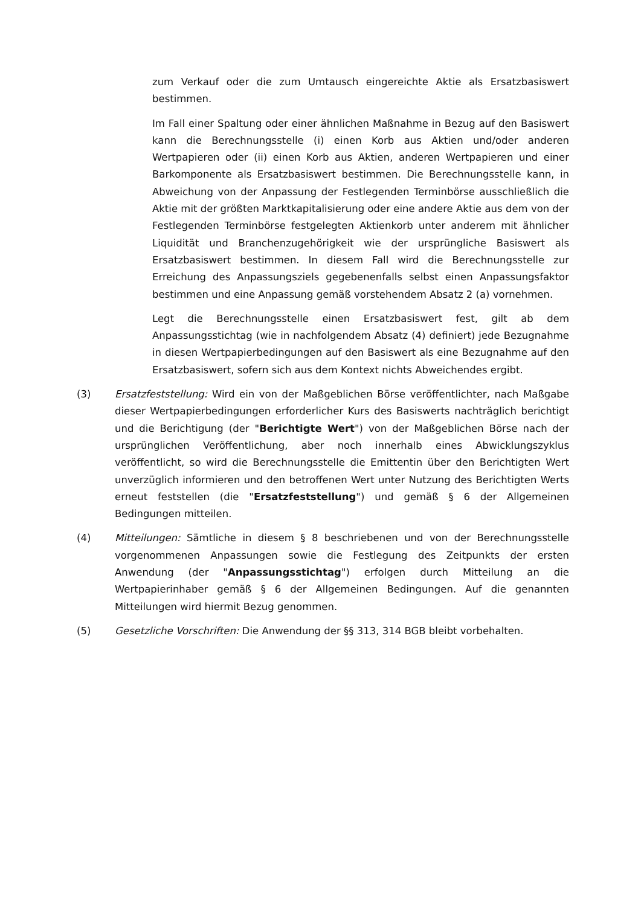zum Verkauf oder die zum Umtausch eingereichte Aktie als Ersatzbasiswert bestimmen.
Im Fall einer Spaltung oder einer ähnlichen Maßnahme in Bezug auf den Basiswert kann die Berechnungsstelle (i) einen Korb aus Aktien und/oder anderen Wertpapieren oder (ii) einen Korb aus Aktien, anderen Wertpapieren und einer Barkomponente als Ersatzbasiswert bestimmen. Die Berechnungsstelle kann, in Abweichung von der Anpassung der Festlegenden Terminbörse ausschließlich die Aktie mit der größten Marktkapitalisierung oder eine andere Aktie aus dem von der Festlegenden Terminbörse festgelegten Aktienkorb unter anderem mit ähnlicher Liquidität und Branchenzugehörigkeit wie der ursprüngliche Basiswert als Ersatzbasiswert bestimmen. In diesem Fall wird die Berechnungsstelle zur Erreichung des Anpassungsziels gegebenenfalls selbst einen Anpassungsfaktor bestimmen und eine Anpassung gemäß vorstehendem Absatz 2 (a) vornehmen.
Legt die Berechnungsstelle einen Ersatzbasiswert fest, gilt ab dem Anpassungsstichtag (wie in nachfolgendem Absatz (4) definiert) jede Bezugnahme in diesen Wertpapierbedingungen auf den Basiswert als eine Bezugnahme auf den Ersatzbasiswert, sofern sich aus dem Kontext nichts Abweichendes ergibt.
(3) Ersatzfeststellung: Wird ein von der Maßgeblichen Börse veröffentlichter, nach Maßgabe dieser Wertpapierbedingungen erforderlicher Kurs des Basiswerts nachträglich berichtigt und die Berichtigung (der "Berichtigte Wert") von der Maßgeblichen Börse nach der ursprünglichen Veröffentlichung, aber noch innerhalb eines Abwicklungszyklus veröffentlicht, so wird die Berechnungsstelle die Emittentin über den Berichtigten Wert unverzüglich informieren und den betroffenen Wert unter Nutzung des Berichtigten Werts erneut feststellen (die "Ersatzfeststellung") und gemäß § 6 der Allgemeinen Bedingungen mitteilen.
(4) Mitteilungen: Sämtliche in diesem § 8 beschriebenen und von der Berechnungsstelle vorgenommenen Anpassungen sowie die Festlegung des Zeitpunkts der ersten Anwendung (der "Anpassungsstichtag") erfolgen durch Mitteilung an die Wertpapierinhaber gemäß § 6 der Allgemeinen Bedingungen. Auf die genannten Mitteilungen wird hiermit Bezug genommen.
(5) Gesetzliche Vorschriften: Die Anwendung der §§ 313, 314 BGB bleibt vorbehalten.